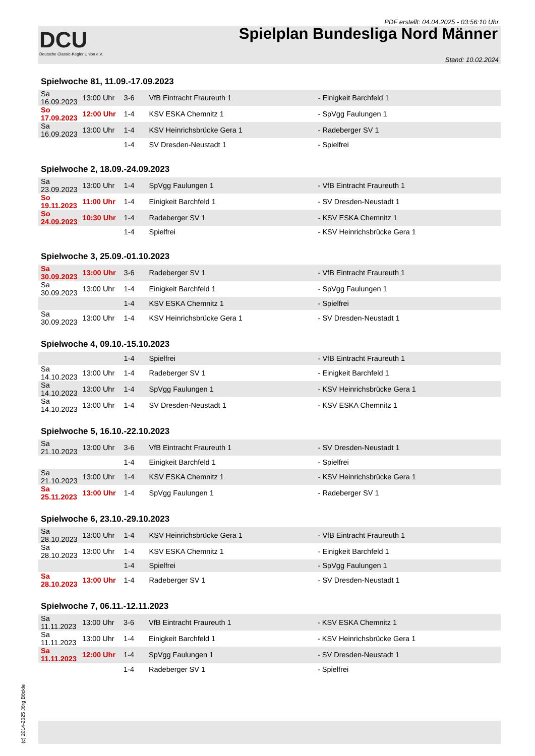PDF erstellt: 04.04.2025 - 03:56:10 Uhr
DCU
Deutsche Classic-Kegler Union e.V.
Spielplan Bundesliga Nord Männer
Stand: 10.02.2024
Spielwoche 81, 11.09.-17.09.2023
| Sa 16.09.2023 | 13:00 Uhr | 3-6 | VfB Eintracht Fraureuth 1 | - Einigkeit Barchfeld 1 |
| So 17.09.2023 | 12:00 Uhr | 1-4 | KSV ESKA Chemnitz 1 | - SpVgg Faulungen 1 |
| Sa 16.09.2023 | 13:00 Uhr | 1-4 | KSV Heinrichsbrücke Gera 1 | - Radeberger SV 1 |
| | | 1-4 | SV Dresden-Neustadt 1 | - Spielfrei |
Spielwoche 2, 18.09.-24.09.2023
| Sa 23.09.2023 | 13:00 Uhr | 1-4 | SpVgg Faulungen 1 | - VfB Eintracht Fraureuth 1 |
| So 19.11.2023 | 11:00 Uhr | 1-4 | Einigkeit Barchfeld 1 | - SV Dresden-Neustadt 1 |
| So 24.09.2023 | 10:30 Uhr | 1-4 | Radeberger SV 1 | - KSV ESKA Chemnitz 1 |
| | | 1-4 | Spielfrei | - KSV Heinrichsbrücke Gera 1 |
Spielwoche 3, 25.09.-01.10.2023
| Sa 30.09.2023 | 13:00 Uhr | 3-6 | Radeberger SV 1 | - VfB Eintracht Fraureuth 1 |
| Sa 30.09.2023 | 13:00 Uhr | 1-4 | Einigkeit Barchfeld 1 | - SpVgg Faulungen 1 |
| | | 1-4 | KSV ESKA Chemnitz 1 | - Spielfrei |
| Sa 30.09.2023 | 13:00 Uhr | 1-4 | KSV Heinrichsbrücke Gera 1 | - SV Dresden-Neustadt 1 |
Spielwoche 4, 09.10.-15.10.2023
| | | 1-4 | Spielfrei | - VfB Eintracht Fraureuth 1 |
| Sa 14.10.2023 | 13:00 Uhr | 1-4 | Radeberger SV 1 | - Einigkeit Barchfeld 1 |
| Sa 14.10.2023 | 13:00 Uhr | 1-4 | SpVgg Faulungen 1 | - KSV Heinrichsbrücke Gera 1 |
| Sa 14.10.2023 | 13:00 Uhr | 1-4 | SV Dresden-Neustadt 1 | - KSV ESKA Chemnitz 1 |
Spielwoche 5, 16.10.-22.10.2023
| Sa 21.10.2023 | 13:00 Uhr | 3-6 | VfB Eintracht Fraureuth 1 | - SV Dresden-Neustadt 1 |
| | | 1-4 | Einigkeit Barchfeld 1 | - Spielfrei |
| Sa 21.10.2023 | 13:00 Uhr | 1-4 | KSV ESKA Chemnitz 1 | - KSV Heinrichsbrücke Gera 1 |
| Sa 25.11.2023 | 13:00 Uhr | 1-4 | SpVgg Faulungen 1 | - Radeberger SV 1 |
Spielwoche 6, 23.10.-29.10.2023
| Sa 28.10.2023 | 13:00 Uhr | 1-4 | KSV Heinrichsbrücke Gera 1 | - VfB Eintracht Fraureuth 1 |
| Sa 28.10.2023 | 13:00 Uhr | 1-4 | KSV ESKA Chemnitz 1 | - Einigkeit Barchfeld 1 |
| | | 1-4 | Spielfrei | - SpVgg Faulungen 1 |
| Sa 28.10.2023 | 13:00 Uhr | 1-4 | Radeberger SV 1 | - SV Dresden-Neustadt 1 |
Spielwoche 7, 06.11.-12.11.2023
| Sa 11.11.2023 | 13:00 Uhr | 3-6 | VfB Eintracht Fraureuth 1 | - KSV ESKA Chemnitz 1 |
| Sa 11.11.2023 | 13:00 Uhr | 1-4 | Einigkeit Barchfeld 1 | - KSV Heinrichsbrücke Gera 1 |
| Sa 11.11.2023 | 12:00 Uhr | 1-4 | SpVgg Faulungen 1 | - SV Dresden-Neustadt 1 |
| | | 1-4 | Radeberger SV 1 | - Spielfrei |
(c) 2014-2025 Jörg Böckle